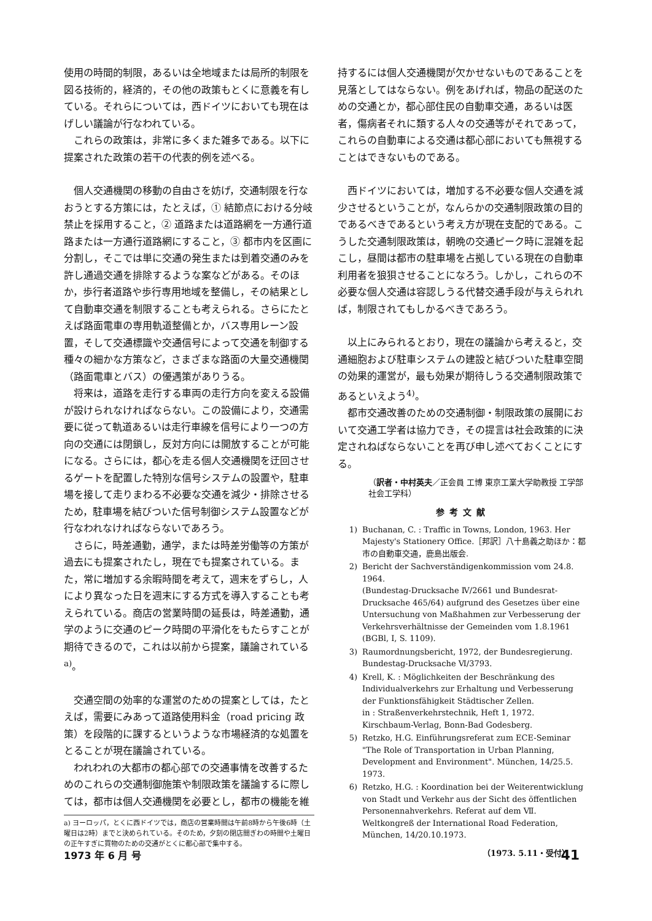使用の時間的制限，あるいは全地域または局所的制限を図る技術的，経済的，その他の政策もとくに意義を有している。それらについては，西ドイツにおいても現在はげしい議論が行なわれている。
これらの政策は，非常に多くまた雑多である。以下に提案された政策の若干の代表的例を述べる。
個人交通機関の移動の自由さを妨げ，交通制限を行なおうとする方策には，たとえば，① 結節点における分岐禁止を採用すること，② 道路または道路網を一方通行道路または一方通行道路網にすること，③ 都市内を区画に分割し，そこでは単に交通の発生または到着交通のみを許し通過交通を排除するような案などがある。そのほか，歩行者道路や歩行専用地域を整備し，その結果として自動車交通を制限することも考えられる。さらにたとえば路面電車の専用軌道整備とか，バス専用レーン設置，そして交通標識や交通信号によって交通を制御する種々の細かな方策など，さまざまな路面の大量交通機関（路面電車とバス）の優遇策がありうる。
将来は，道路を走行する車両の走行方向を変える設備が設けられなければならない。この設備により，交通需要に従って軌道あるいは走行車線を信号により一つの方向の交通には閉鎖し，反対方向には開放することが可能になる。さらには，都心を走る個人交通機関を迂回させるゲートを配置した特別な信号システムの設置や，駐車場を接して走りまわる不必要な交通を減少・排除させるため，駐車場を結びついた信号制御システム設置などが行なわれなければならないであろう。
さらに，時差通勤，通学，または時差労働等の方策が過去にも提案されたし，現在でも提案されている。また，常に増加する余暇時間を考えて，週末をずらし，人により異なった日を週末にする方式を導入することも考えられている。商店の営業時間の延長は，時差通勤，通学のように交通のピーク時間の平滑化をもたらすことが期待できるので，これは以前から提案，議論されている<sup>a)</sup>。
交通空間の効率的な運営のための提案としては，たとえば，需要にみあって道路使用料金（road pricing 政策）を段階的に課するというような市場経済的な処置をとることが現在議論されている。
われわれの大都市の都心部での交通事情を改善するためのこれらの交通制御施策や制限政策を議論するに際しては，都市は個人交通機関を必要とし，都市の機能を維
a) ヨーロッパ，とくに西ドイツでは，商店の営業時間は午前8時から午後6時（土曜日は2時）までと決められている。そのため，夕刻の閉店間ぎわの時間や土曜日の正午すぎに買物のための交通がとくに都心部で集中する。
持するには個人交通機関が欠かせないものであることを見落としてはならない。例をあげれば，物品の配送のための交通とか，都心部住民の自動車交通，あるいは医者，傷病者それに類する人々の交通等がそれであって，これらの自動車による交通は都心部においても無視することはできないものである。
西ドイツにおいては，増加する不必要な個人交通を減少させるということが，なんらかの交通制限政策の目的であるべきであるという考え方が現在支配的である。こうした交通制限政策は，朝晩の交通ピーク時に混雑を起こし，昼間は都市の駐車場を占拠している現在の自動車利用者を狼狽させることになろう。しかし，これらの不必要な個人交通は容認しうる代替交通手段が与えられれば，制限されてもしかるべきであろう。
以上にみられるとおり，現在の議論から考えると，交通細胞および駐車システムの建設と結びついた駐車空間の効果的運営が，最も効果が期待しうる交通制限政策であるといえよう<sup>4)</sup>。
都市交通改善のための交通制御・制限政策の展開において交通工学者は協力でき，その提言は社会政策的に決定されねばならないことを再び申し述べておくことにする。
（訳者・中村英夫／正会員 工博 東京工業大学助教授 工学部社会工学科）
参考文献
1) Buchanan, C. : Traffic in Towns, London, 1963. Her Majesty's Stationery Office.［邦訳］八十島義之助ほか：都市の自動車交通，鹿島出版会.
2) Bericht der Sachverständigenkommission vom 24.8. 1964.
(Bundestag-Drucksache Ⅳ/2661 und Bundesrat-Drucksache 465/64) aufgrund des Gesetzes über eine Untersuchung von Maßhahmen zur Verbesserung der Verkehrsverhältnisse der Gemeinden vom 1.8.1961 (BGBl, Ⅰ, S. 1109).
3) Raumordnungsbericht, 1972, der Bundesregierung. Bundestag-Drucksache Ⅵ/3793.
4) Krell, K. : Möglichkeiten der Beschränkung des Individualverkehrs zur Erhaltung und Verbesserung der Funktionsfähigkeit Städtischer Zellen.
in : Straßenverkehrstechnik, Heft 1, 1972.
Kirschbaum-Verlag, Bonn-Bad Godesberg.
5) Retzko, H.G. Einführungsreferat zum ECE-Seminar "The Role of Transportation in Urban Planning, Development and Environment". München, 14/25.5. 1973.
6) Retzko, H.G. : Koordination bei der Weiterentwicklung von Stadt und Verkehr aus der Sicht des öffentlichen Personennahverkehrs. Referat auf dem Ⅶ. Weltkongreß der International Road Federation, München, 14/20.10.1973.
（1973. 5.11・受付）
1973 年 6 月 号 41